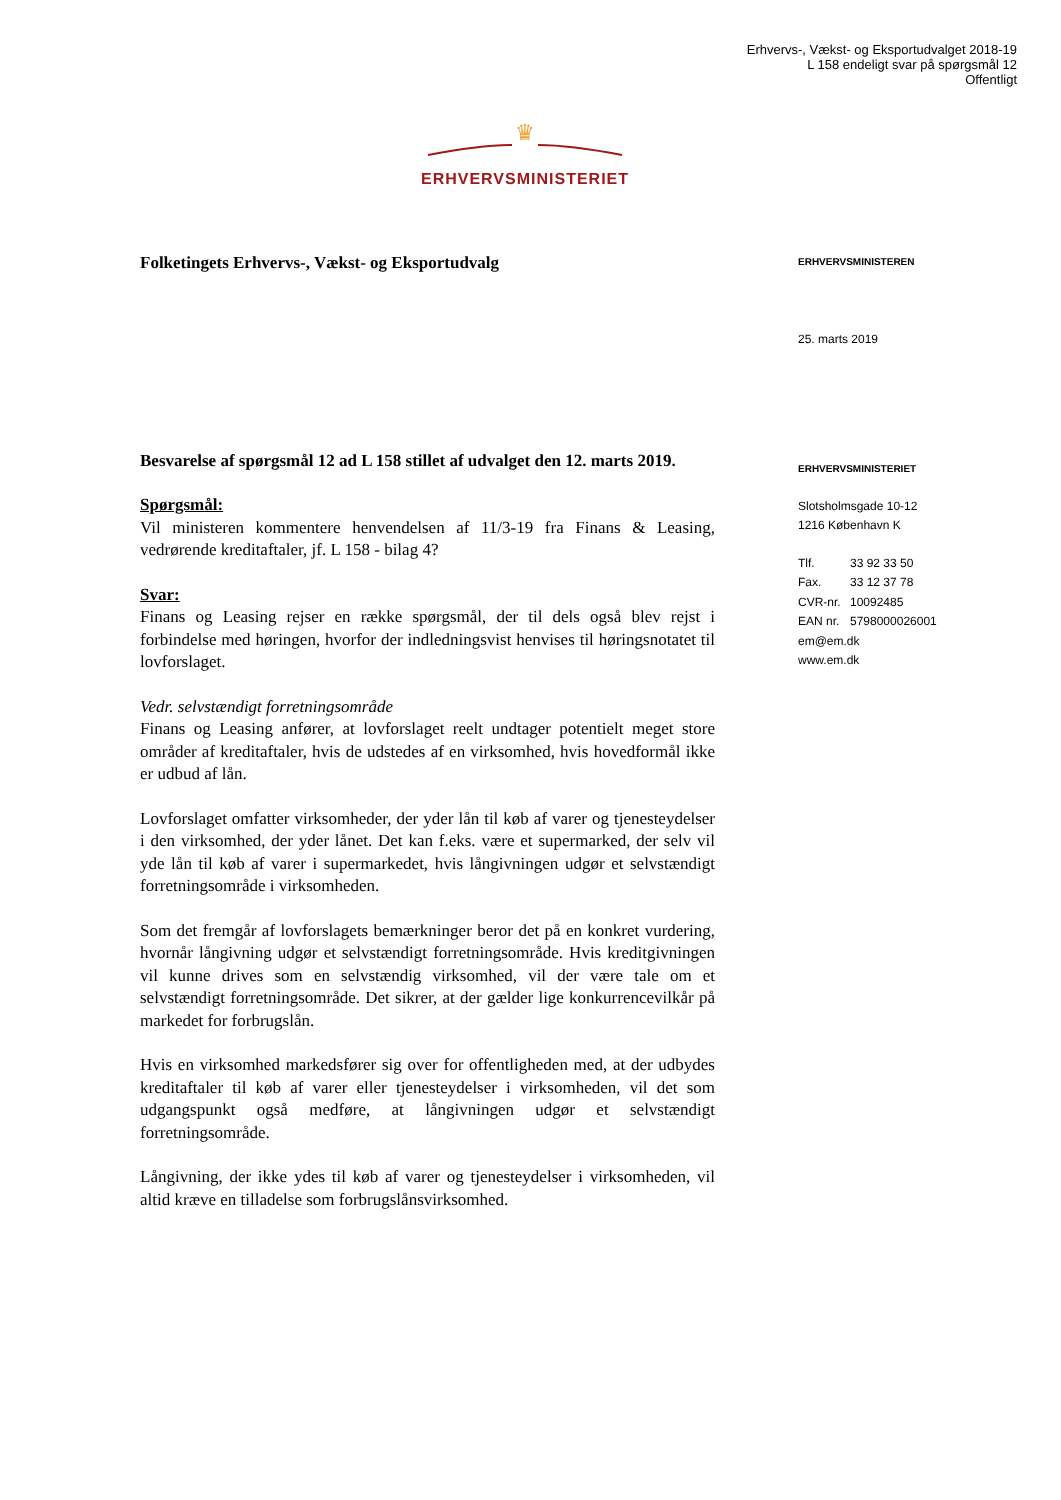Erhvervs-, Vækst- og Eksportudvalget 2018-19
L 158 endeligt svar på spørgsmål 12
Offentligt
♛
ERHVERVSMINISTERIET
Folketingets Erhvervs-, Vækst- og Eksportudvalg
Besvarelse af spørgsmål 12 ad L 158 stillet af udvalget den 12. marts 2019.
Spørgsmål:
Vil ministeren kommentere henvendelsen af 11/3-19 fra Finans & Leasing, vedrørende kreditaftaler, jf. L 158 - bilag 4?
Svar:
Finans og Leasing rejser en række spørgsmål, der til dels også blev rejst i forbindelse med høringen, hvorfor der indledningsvist henvises til høringsnotatet til lovforslaget.
Vedr. selvstændigt forretningsområde
Finans og Leasing anfører, at lovforslaget reelt undtager potentielt meget store områder af kreditaftaler, hvis de udstedes af en virksomhed, hvis hovedformål ikke er udbud af lån.
Lovforslaget omfatter virksomheder, der yder lån til køb af varer og tjenesteydelser i den virksomhed, der yder lånet. Det kan f.eks. være et supermarked, der selv vil yde lån til køb af varer i supermarkedet, hvis långivningen udgør et selvstændigt forretningsområde i virksomheden.
Som det fremgår af lovforslagets bemærkninger beror det på en konkret vurdering, hvornår långivning udgør et selvstændigt forretningsområde. Hvis kreditgivningen vil kunne drives som en selvstændig virksomhed, vil der være tale om et selvstændigt forretningsområde. Det sikrer, at der gælder lige konkurrencevilkår på markedet for forbrugslån.
Hvis en virksomhed markedsfører sig over for offentligheden med, at der udbydes kreditaftaler til køb af varer eller tjenesteydelser i virksomheden, vil det som udgangspunkt også medføre, at långivningen udgør et selvstændigt forretningsområde.
Långivning, der ikke ydes til køb af varer og tjenesteydelser i virksomheden, vil altid kræve en tilladelse som forbrugslånsvirksomhed.
ERHVERVSMINISTEREN
25. marts 2019
ERHVERVSMINISTERIET
Slotsholmsgade 10-12
1216 København K
Tlf. 33 92 33 50
Fax. 33 12 37 78
CVR-nr. 10092485
EAN nr. 5798000026001
em@em.dk
www.em.dk